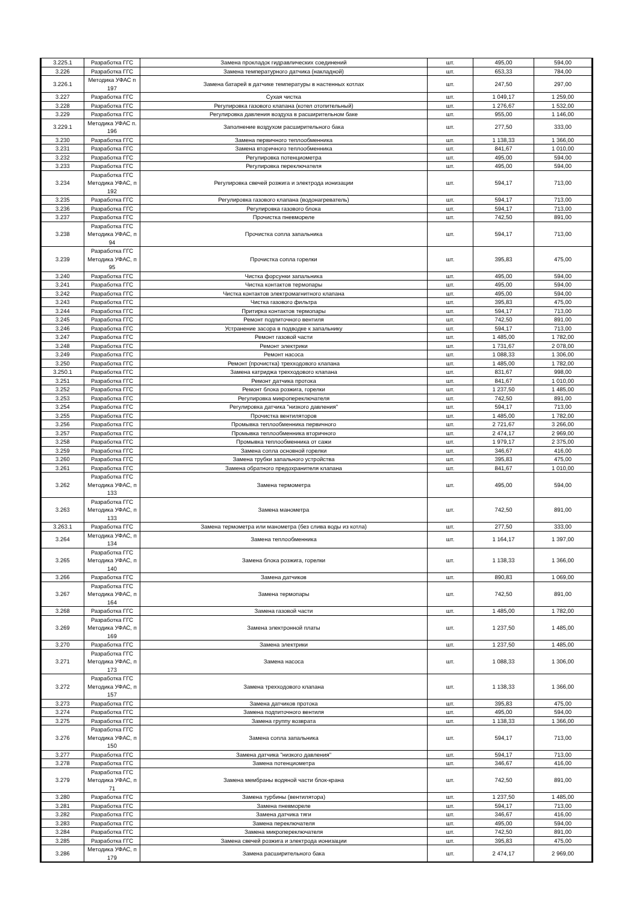| 3.225.1 | Разработка ГГС | Замена прокладок гидравлических соединений | шт. | 495,00 | 594,00 |
| 3.226 | Разработка ГГС | Замена температурного датчика (накладной) | шт. | 653,33 | 784,00 |
| 3.226.1 | Методика УФАС п 197 | Замена батарей в датчике температуры в настенных котлах | шт. | 247,50 | 297,00 |
| 3.227 | Разработка ГГС | Сухая чистка | шт. | 1 049,17 | 1 259,00 |
| 3.228 | Разработка ГГС | Регулировка газового клапана (котел отопительный) | шт. | 1 276,67 | 1 532,00 |
| 3.229 | Разработка ГГС | Регулировка давления воздуха в расширительном баке | шт. | 955,00 | 1 146,00 |
| 3.229.1 | Методика УФАС п. 196 | Заполнение воздухом расширительного бака | шт. | 277,50 | 333,00 |
| 3.230 | Разработка ГГС | Замена первичного теплообменника | шт. | 1 138,33 | 1 366,00 |
| 3.231 | Разработка ГГС | Замена вторичного теплообменника | шт. | 841,67 | 1 010,00 |
| 3.232 | Разработка ГГС | Регулировка потенциометра | шт. | 495,00 | 594,00 |
| 3.233 | Разработка ГГС | Регулировка переключателя | шт. | 495,00 | 594,00 |
| 3.234 | Разработка ГГС Методика УФАС, п 192 | Регулировка свечей розжига и электрода ионизации | шт. | 594,17 | 713,00 |
| 3.235 | Разработка ГГС | Регулировка газового клапана (водонагреватель) | шт. | 594,17 | 713,00 |
| 3.236 | Разработка ГГС | Регулировка газового блока | шт. | 594,17 | 713,00 |
| 3.237 | Разработка ГГС | Прочистка пневмореле | шт. | 742,50 | 891,00 |
| 3.238 | Разработка ГГС Методика УФАС, п 94 | Прочистка сопла запальника | шт. | 594,17 | 713,00 |
| 3.239 | Разработка ГГС Методика УФАС, п 95 | Прочистка сопла горелки | шт. | 395,83 | 475,00 |
| 3.240 | Разработка ГГС | Чистка форсунки запальника | шт. | 495,00 | 594,00 |
| 3.241 | Разработка ГГС | Чистка контактов термопары | шт. | 495,00 | 594,00 |
| 3.242 | Разработка ГГС | Чистка контактов электромагнитного клапана | шт. | 495,00 | 594,00 |
| 3.243 | Разработка ГГС | Чистка газового фильтра | шт. | 395,83 | 475,00 |
| 3.244 | Разработка ГГС | Притирка контактов термопары | шт. | 594,17 | 713,00 |
| 3.245 | Разработка ГГС | Ремонт подпиточного вентиля | шт. | 742,50 | 891,00 |
| 3.246 | Разработка ГГС | Устранение засора в подводке к запальнику | шт. | 594,17 | 713,00 |
| 3.247 | Разработка ГГС | Ремонт газовой части | шт. | 1 485,00 | 1 782,00 |
| 3.248 | Разработка ГГС | Ремонт электрики | шт. | 1 731,67 | 2 078,00 |
| 3.249 | Разработка ГГС | Ремонт насоса | шт. | 1 088,33 | 1 306,00 |
| 3.250 | Разработка ГГС | Ремонт (прочистка) трехходового клапана | шт. | 1 485,00 | 1 782,00 |
| 3.250.1 | Разработка ГГС | Замена катриджа трехходового клапана | шт. | 831,67 | 998,00 |
| 3.251 | Разработка ГГС | Ремонт датчика протока | шт. | 841,67 | 1 010,00 |
| 3.252 | Разработка ГГС | Ремонт блока розжига, горелки | шт. | 1 237,50 | 1 485,00 |
| 3.253 | Разработка ГГС | Регулировка микропереключателя | шт. | 742,50 | 891,00 |
| 3.254 | Разработка ГГС | Регулировка датчика "низкого давления" | шт. | 594,17 | 713,00 |
| 3.255 | Разработка ГГС | Прочистка вентиляторов | шт. | 1 485,00 | 1 782,00 |
| 3.256 | Разработка ГГС | Промывка теплообменника первичного | шт. | 2 721,67 | 3 266,00 |
| 3.257 | Разработка ГГС | Промывка теплообменника вторичного | шт. | 2 474,17 | 2 969,00 |
| 3.258 | Разработка ГГС | Промывка теплообменника от сажи | шт. | 1 979,17 | 2 375,00 |
| 3.259 | Разработка ГГС | Замена сопла основной горелки | шт. | 346,67 | 416,00 |
| 3.260 | Разработка ГГС | Замена трубки запального устройства | шт. | 395,83 | 475,00 |
| 3.261 | Разработка ГГС | Замена обратного предохранителя клапана | шт. | 841,67 | 1 010,00 |
| 3.262 | Разработка ГГС Методика УФАС, п 133 | Замена термометра | шт. | 495,00 | 594,00 |
| 3.263 | Разработка ГГС Методика УФАС, п 133 | Замена манометра | шт. | 742,50 | 891,00 |
| 3.263.1 | Разработка ГГС | Замена термометра или манометра (без слива воды из котла) | шт. | 277,50 | 333,00 |
| 3.264 | Методика УФАС, п 134 | Замена теплообменника | шт. | 1 164,17 | 1 397,00 |
| 3.265 | Разработка ГГС Методика УФАС, п 140 | Замена блока розжига, горелки | шт. | 1 138,33 | 1 366,00 |
| 3.266 | Разработка ГГС | Замена датчиков | шт. | 890,83 | 1 069,00 |
| 3.267 | Разработка ГГС Методика УФАС, п 164 | Замена термопары | шт. | 742,50 | 891,00 |
| 3.268 | Разработка ГГС | Замена газовой части | шт. | 1 485,00 | 1 782,00 |
| 3.269 | Разработка ГГС Методика УФАС, п 169 | Замена электронной платы | шт. | 1 237,50 | 1 485,00 |
| 3.270 | Разработка ГГС | Замена электрики | шт. | 1 237,50 | 1 485,00 |
| 3.271 | Разработка ГГС Методика УФАС, п 173 | Замена насоса | шт. | 1 088,33 | 1 306,00 |
| 3.272 | Разработка ГГС Методика УФАС, п 157 | Замена трехходового клапана | шт. | 1 138,33 | 1 366,00 |
| 3.273 | Разработка ГГС | Замена датчиков протока | шт. | 395,83 | 475,00 |
| 3.274 | Разработка ГГС | Замена подпиточного вентиля | шт. | 495,00 | 594,00 |
| 3.275 | Разработка ГГС | Замена группу возврата | шт. | 1 138,33 | 1 366,00 |
| 3.276 | Разработка ГГС Методика УФАС, п 150 | Замена сопла запальника | шт. | 594,17 | 713,00 |
| 3.277 | Разработка ГГС | Замена датчика "низкого давления" | шт. | 594,17 | 713,00 |
| 3.278 | Разработка ГГС | Замена потенциометра | шт. | 346,67 | 416,00 |
| 3.279 | Разработка ГГС Методика УФАС, п 71 | Замена мембраны водяной части блок-крана | шт. | 742,50 | 891,00 |
| 3.280 | Разработка ГГС | Замена турбины (вентилятора) | шт. | 1 237,50 | 1 485,00 |
| 3.281 | Разработка ГГС | Замена пневмореле | шт. | 594,17 | 713,00 |
| 3.282 | Разработка ГГС | Замена датчика тяги | шт. | 346,67 | 416,00 |
| 3.283 | Разработка ГГС | Замена переключателя | шт. | 495,00 | 594,00 |
| 3.284 | Разработка ГГС | Замена микропереключателя | шт. | 742,50 | 891,00 |
| 3.285 | Разработка ГГС | Замена свечей розжига и электрода ионизации | шт. | 395,83 | 475,00 |
| 3.286 | Методика УФАС, п 179 | Замена расширительного бака | шт. | 2 474,17 | 2 969,00 |